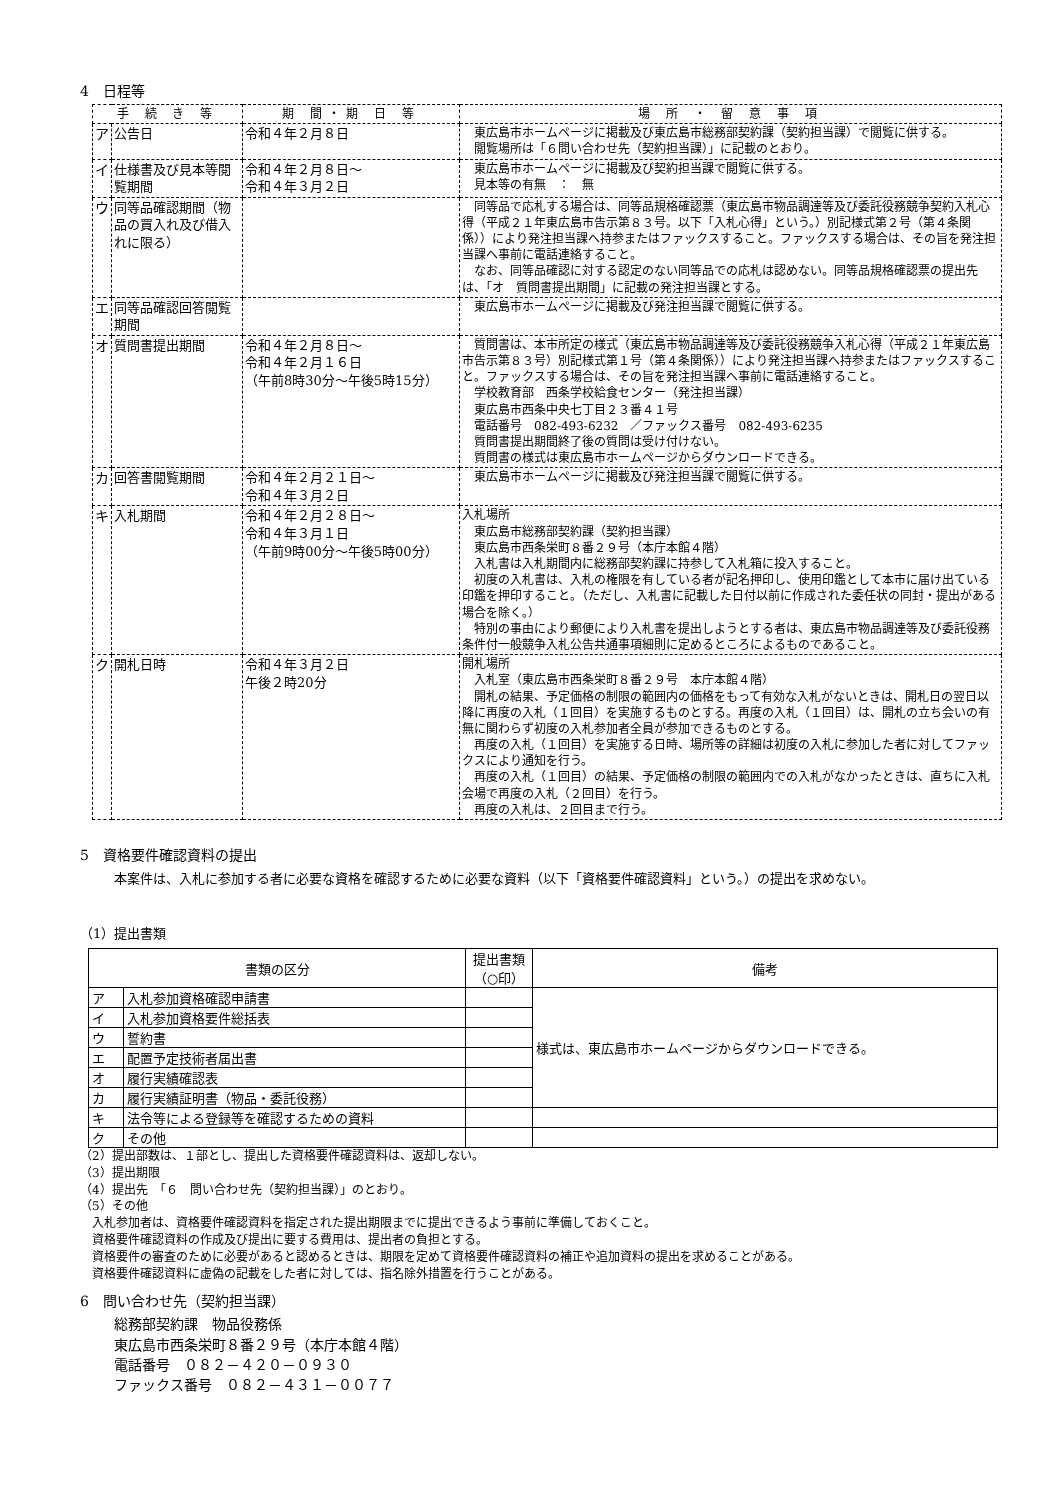4　日程等
| 手 続 き 等 | | 期 間・期 日 等 | 場 所 ・ 留 意 事 項 |
| --- | --- | --- | --- |
| ア | 公告日 | 令和４年２月８日 | 東広島市ホームページに掲載及び東広島市総務部契約課（契約担当課）で閲覧に供する。 閲覧場所は「６問い合わせ先（契約担当課）」に記載のとおり。 |
| イ | 仕様書及び見本等閲覧期間 | 令和４年２月８日～ 令和４年３月２日 | 東広島市ホームページに掲載及び契約担当課で閲覧に供する。 見本等の有無 ： 無 |
| ウ | 同等品確認期間（物品の買入れ及び借入れに限る） | | 同等品で応札する場合は、同等品規格確認票（東広島市物品調達等及び委託役務競争契約入札心得（平成２１年東広島市告示第８３号。以下「入札心得」という。）別記様式第２号（第４条関係））により発注担当課へ持参またはファックスすること。ファックスする場合は、その旨を発注担当課へ事前に電話連絡すること。 なお、同等品確認に対する認定のない同等品での応札は認めない。同等品規格確認票の提出先は、「オ 質問書提出期間」に記載の発注担当課とする。 |
| エ | 同等品確認回答閲覧期間 | | 東広島市ホームページに掲載及び発注担当課で閲覧に供する。 |
| オ | 質問書提出期間 | 令和４年２月８日～ 令和４年２月１６日 （午前8時30分～午後5時15分） | 質問書は、本市所定の様式（東広島市物品調達等及び委託役務競争入札心得（平成２１年東広島市告示第８３号）別記様式第１号（第４条関係））により発注担当課へ持参またはファックスすること。ファックスする場合は、その旨を発注担当課へ事前に電話連絡すること。 学校教育部 西条学校給食センター（発注担当課） 東広島市西条中央七丁目２３番４１号 電話番号 082-493-6232 ／ファックス番号 082-493-6235 質問書提出期間終了後の質問は受け付けない。 質問書の様式は東広島市ホームページからダウンロードできる。 |
| カ | 回答書閲覧期間 | 令和４年２月２１日～ 令和４年３月２日 | 東広島市ホームページに掲載及び発注担当課で閲覧に供する。 |
| キ | 入札期間 | 令和４年２月２８日～ 令和４年３月１日 （午前9時00分～午後5時00分） | 入札場所 東広島市総務部契約課（契約担当課） 東広島市西条栄町８番２９号（本庁本館４階） 入札書は入札期間内に総務部契約課に持参して入札箱に投入すること。 初度の入札書は、入札の権限を有している者が記名押印し、使用印鑑として本市に届け出ている印鑑を押印すること。（ただし、入札書に記載した日付以前に作成された委任状の同封・提出がある場合を除く。） 特別の事由により郵便により入札書を提出しようとする者は、東広島市物品調達等及び委託役務条件付一般競争入札公告共通事項細則に定めるところによるものであること。 |
| ク | 開札日時 | 令和４年３月２日 午後２時20分 | 開札場所 入札室（東広島市西条栄町８番２９号 本庁本館４階） 開札の結果、予定価格の制限の範囲内の価格をもって有効な入札がないときは、開札日の翌日以降に再度の入札（１回目）を実施するものとする。再度の入札（１回目）は、開札の立ち会いの有無に関わらず初度の入札参加者全員が参加できるものとする。 再度の入札（１回目）を実施する日時、場所等の詳細は初度の入札に参加した者に対してファックスにより通知を行う。 再度の入札（１回目）の結果、予定価格の制限の範囲内での入札がなかったときは、直ちに入札会場で再度の入札（２回目）を行う。 再度の入札は、２回目まで行う。 |
5　資格要件確認資料の提出
本案件は、入札に参加する者に必要な資格を確認するために必要な資料（以下「資格要件確認資料」という。）の提出を求めない。
（1）提出書類
| 書類の区分 | | 提出書類（○印） | 備考 |
| --- | --- | --- | --- |
| ア | 入札参加資格確認申請書 | | 様式は、東広島市ホームページからダウンロードできる。 |
| イ | 入札参加資格要件総括表 | | |
| ウ | 誓約書 | | |
| エ | 配置予定技術者届出書 | | |
| オ | 履行実績確認表 | | |
| カ | 履行実績証明書（物品・委託役務） | | |
| キ | 法令等による登録等を確認するための資料 | | |
| ク | その他 | | |
（2）提出部数は、１部とし、提出した資格要件確認資料は、返却しない。
（3）提出期限
（4）提出先　「６　問い合わせ先（契約担当課）」のとおり。
（5）その他
　入札参加者は、資格要件確認資料を指定された提出期限までに提出できるよう事前に準備しておくこと。
　資格要件確認資料の作成及び提出に要する費用は、提出者の負担とする。
　資格要件の審査のために必要があると認めるときは、期限を定めて資格要件確認資料の補正や追加資料の提出を求めることがある。
　資格要件確認資料に虚偽の記載をした者に対しては、指名除外措置を行うことがある。
6　問い合わせ先（契約担当課）
総務部契約課　物品役務係
東広島市西条栄町８番２９号（本庁本館４階）
電話番号　０８２－４２０－０９３０
ファックス番号　０８２－４３１－００７７